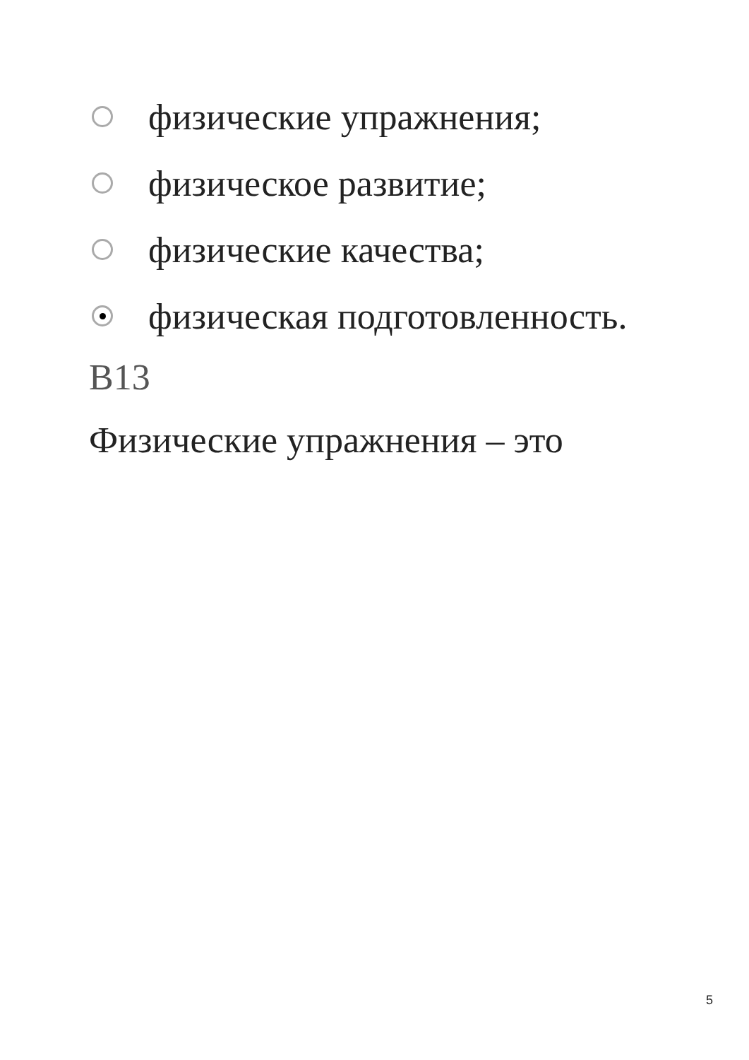физические упражнения;
физическое развитие;
физические качества;
физическая подготовленность.
B13
Физические упражнения – это
5